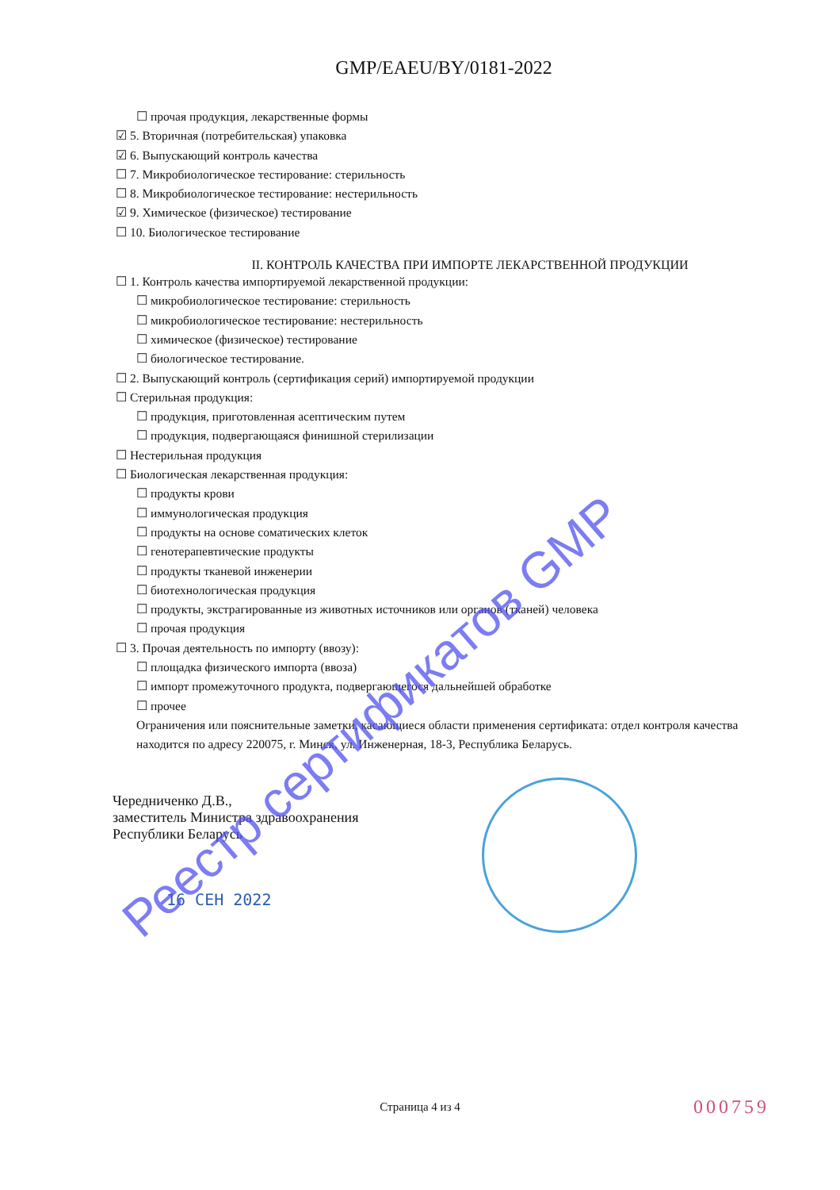GMP/EAEU/BY/0181-2022
☐ прочая продукция, лекарственные формы
☑ 5. Вторичная (потребительская) упаковка
☑ 6. Выпускающий контроль качества
☐ 7. Микробиологическое тестирование: стерильность
☐ 8. Микробиологическое тестирование: нестерильность
☑ 9. Химическое (физическое) тестирование
☐ 10. Биологическое тестирование
II. КОНТРОЛЬ КАЧЕСТВА ПРИ ИМПОРТЕ ЛЕКАРСТВЕННОЙ ПРОДУКЦИИ
☐ 1. Контроль качества импортируемой лекарственной продукции:
☐ микробиологическое тестирование: стерильность
☐ микробиологическое тестирование: нестерильность
☐ химическое (физическое) тестирование
☐ биологическое тестирование.
☐ 2. Выпускающий контроль (сертификация серий) импортируемой продукции
☐ Стерильная продукция:
☐ продукция, приготовленная асептическим путем
☐ продукция, подвергающаяся финишной стерилизации
☐ Нестерильная продукция
☐ Биологическая лекарственная продукция:
☐ продукты крови
☐ иммунологическая продукция
☐ продукты на основе соматических клеток
☐ генотерапевтические продукты
☐ продукты тканевой инженерии
☐ биотехнологическая продукция
☐ продукты, экстрагированные из животных источников или органов (тканей) человека
☐ прочая продукция
☐ 3. Прочая деятельность по импорту (ввозу):
☐ площадка физического импорта (ввоза)
☐ импорт промежуточного продукта, подвергающегося дальнейшей обработке
☐ прочее
Ограничения или пояснительные заметки, касающиеся области применения сертификата: отдел контроля качества находится по адресу 220075, г. Минск, ул. Инженерная, 18-3, Республика Беларусь.
Чередниченко Д.В.,
заместитель Министра здравоохранения
Республики Беларусь
16 СЕН 2022
Реестр сертификатов GMP
Страница 4 из 4 000759